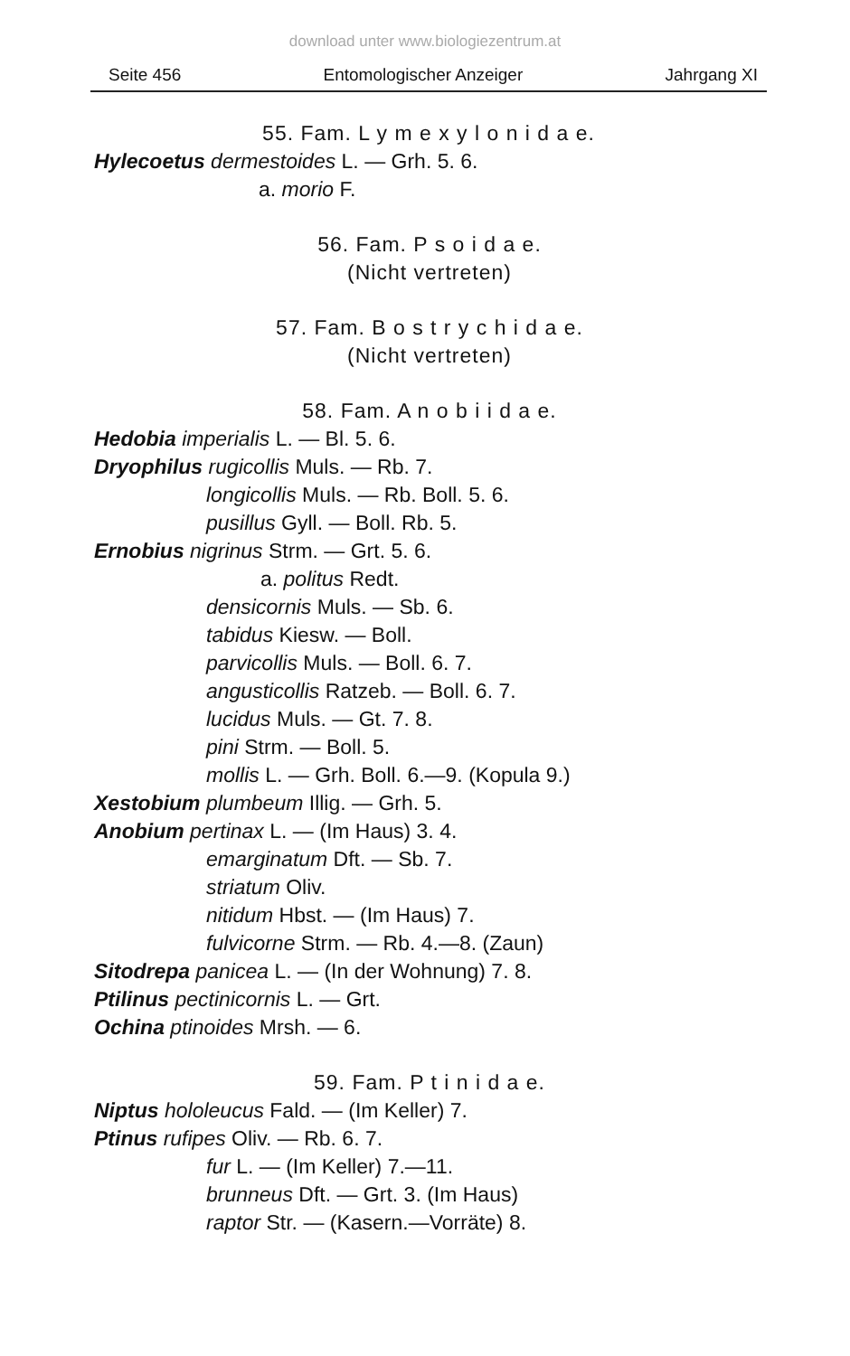download unter www.biologiezentrum.at
Seite 456 Entomologischer Anzeiger Jahrgang XI
55. Fam. L y m e x y l o n i d a e.
Hylecoetus dermestoides L. — Grh. 5. 6.
a. morio F.
56. Fam. P s o i d a e.
(Nicht vertreten)
57. Fam. B o s t r y c h i d a e.
(Nicht vertreten)
58. Fam. A n o b i i d a e.
Hedobia imperialis L. — Bl. 5. 6.
Dryophilus rugicollis Muls. — Rb. 7.
longicollis Muls. — Rb. Boll. 5. 6.
pusillus Gyll. — Boll. Rb. 5.
Ernobius nigrinus Strm. — Grt. 5. 6.
a. politus Redt.
densicornis Muls. — Sb. 6.
tabidus Kiesw. — Boll.
parvicollis Muls. — Boll. 6. 7.
angusticollis Ratzeb. — Boll. 6. 7.
lucidus Muls. — Gt. 7. 8.
pini Strm. — Boll. 5.
mollis L. — Grh. Boll. 6.—9. (Kopula 9.)
Xestobium plumbeum Illig. — Grh. 5.
Anobium pertinax L. — (Im Haus) 3. 4.
emarginatum Dft. — Sb. 7.
striatum Oliv.
nitidum Hbst. — (Im Haus) 7.
fulvicorne Strm. — Rb. 4.—8. (Zaun)
Sitodrepa panicea L. — (In der Wohnung) 7. 8.
Ptilinus pectinicornis L. — Grt.
Ochina ptinoides Mrsh. — 6.
59. Fam. P t i n i d a e.
Niptus hololeucus Fald. — (Im Keller) 7.
Ptinus rufipes Oliv. — Rb. 6. 7.
fur L. — (Im Keller) 7.—11.
brunneus Dft. — Grt. 3. (Im Haus)
raptor Str. — (Kasern.—Vorräte) 8.